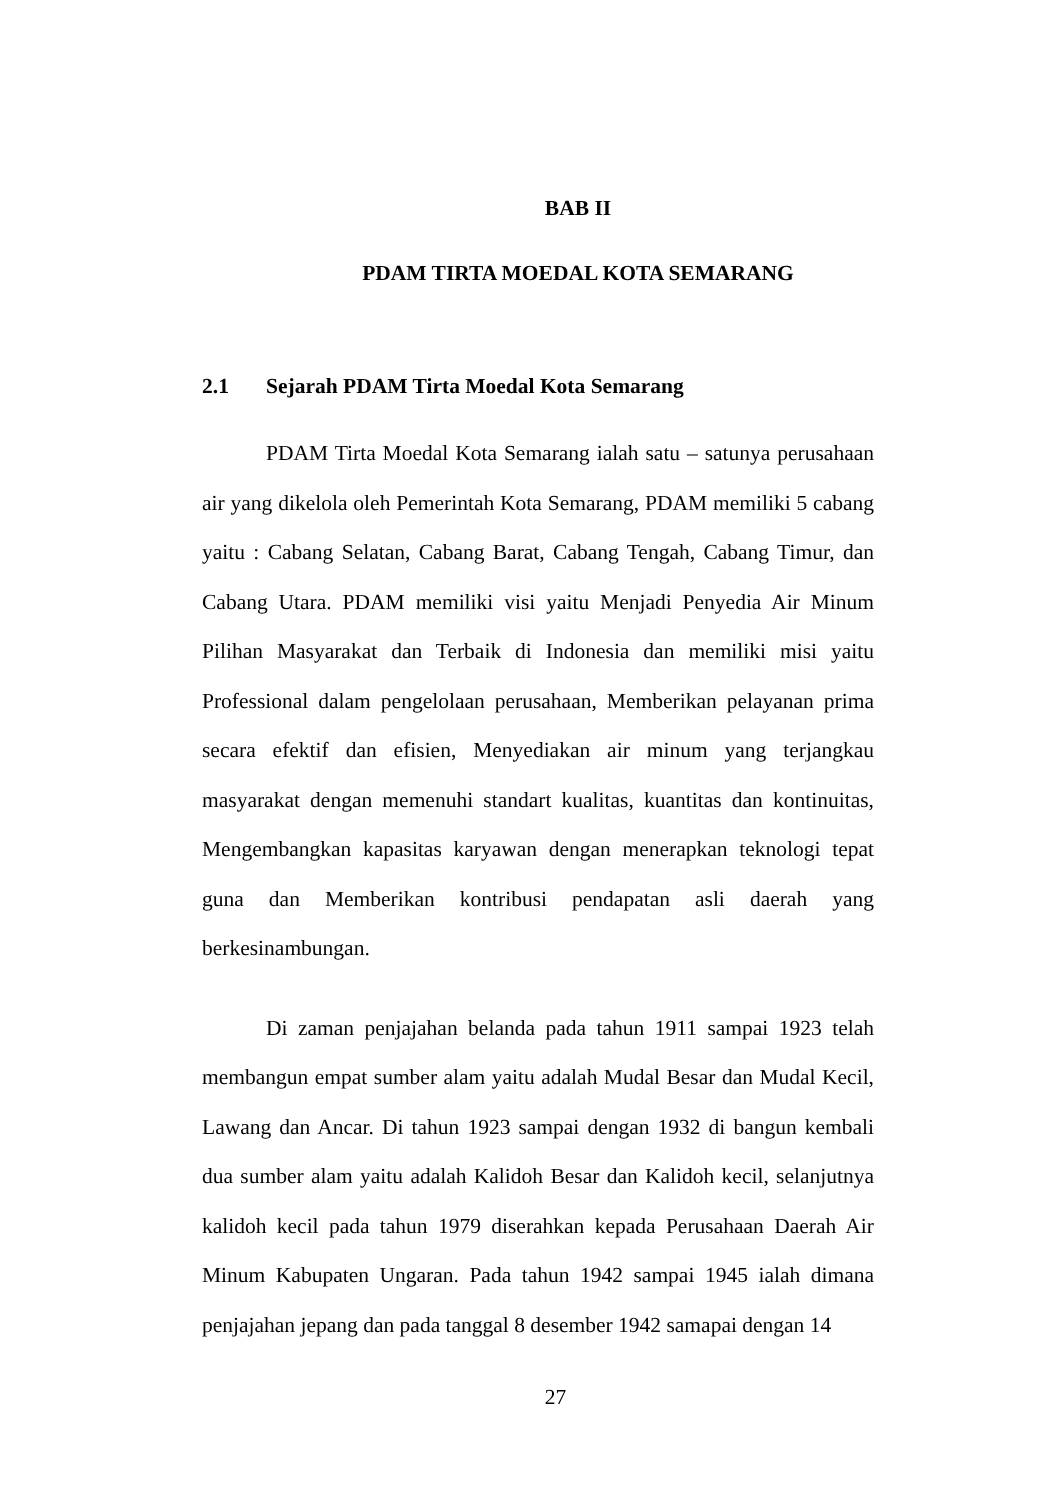BAB II
PDAM TIRTA MOEDAL KOTA SEMARANG
2.1 Sejarah PDAM Tirta Moedal Kota Semarang
PDAM Tirta Moedal Kota Semarang ialah satu – satunya perusahaan air yang dikelola oleh Pemerintah Kota Semarang, PDAM memiliki 5 cabang yaitu : Cabang Selatan, Cabang Barat, Cabang Tengah, Cabang Timur, dan Cabang Utara. PDAM memiliki visi yaitu Menjadi Penyedia Air Minum Pilihan Masyarakat dan Terbaik di Indonesia dan memiliki misi yaitu Professional dalam pengelolaan perusahaan, Memberikan pelayanan prima secara efektif dan efisien, Menyediakan air minum yang terjangkau masyarakat dengan memenuhi standart kualitas, kuantitas dan kontinuitas, Mengembangkan kapasitas karyawan dengan menerapkan teknologi tepat guna dan Memberikan kontribusi pendapatan asli daerah yang berkesinambungan.
Di zaman penjajahan belanda pada tahun 1911 sampai 1923 telah membangun empat sumber alam yaitu adalah Mudal Besar dan Mudal Kecil, Lawang dan Ancar. Di tahun 1923 sampai dengan 1932 di bangun kembali dua sumber alam yaitu adalah Kalidoh Besar dan Kalidoh kecil, selanjutnya kalidoh kecil pada tahun 1979 diserahkan kepada Perusahaan Daerah Air Minum Kabupaten Ungaran. Pada tahun 1942 sampai 1945 ialah dimana penjajahan jepang dan pada tanggal 8 desember 1942 samapai dengan 14
27